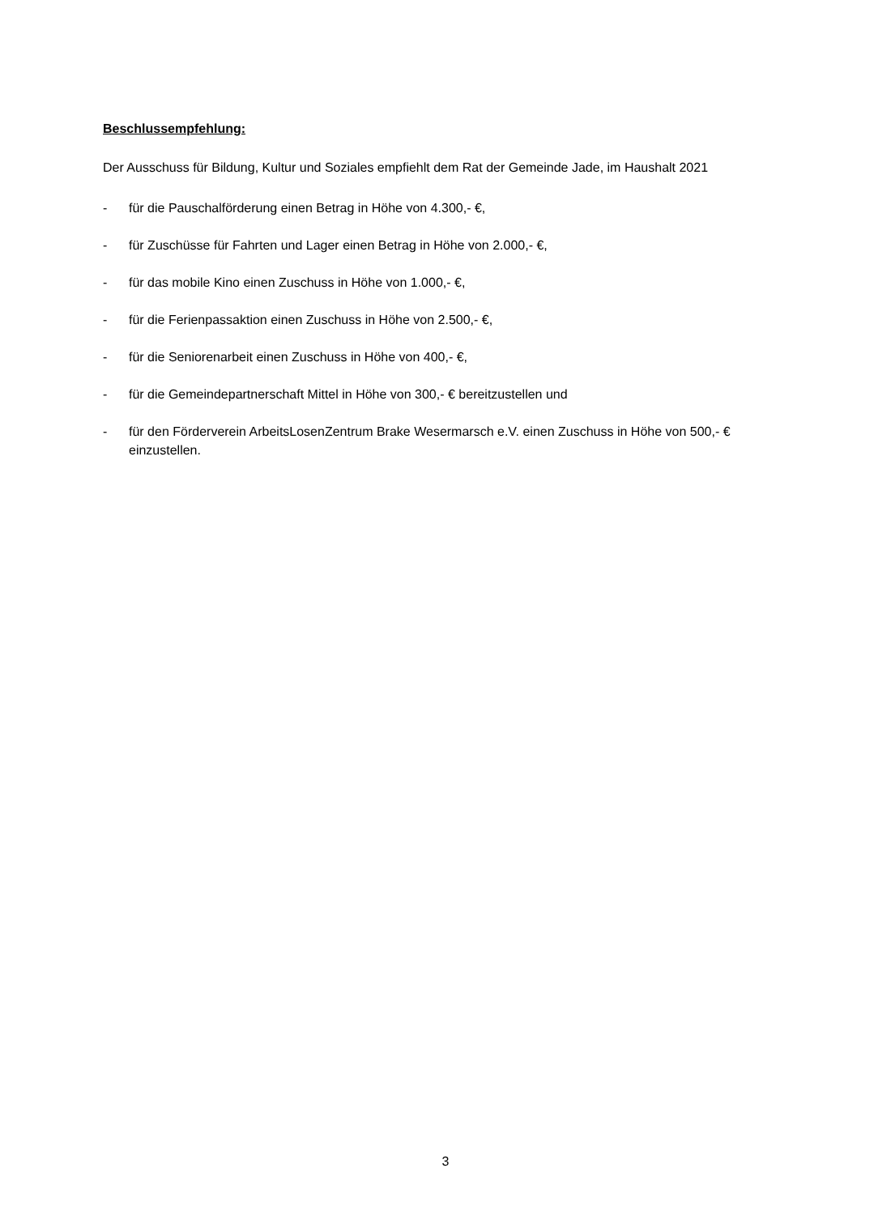Beschlussempfehlung:
Der Ausschuss für Bildung, Kultur und Soziales empfiehlt dem Rat der Gemeinde Jade, im Haushalt 2021
- für die Pauschalförderung einen Betrag in Höhe von 4.300,- €,
- für Zuschüsse für Fahrten und Lager einen Betrag in Höhe von 2.000,- €,
- für das mobile Kino einen Zuschuss in Höhe von 1.000,- €,
- für die Ferienpassaktion einen Zuschuss in Höhe von 2.500,- €,
- für die Seniorenarbeit einen Zuschuss in Höhe von 400,- €,
- für die Gemeindepartnerschaft Mittel in Höhe von 300,- € bereitzustellen und
- für den Förderverein ArbeitsLosenZentrum Brake Wesermarsch e.V. einen Zuschuss in Höhe von 500,- € einzustellen.
3